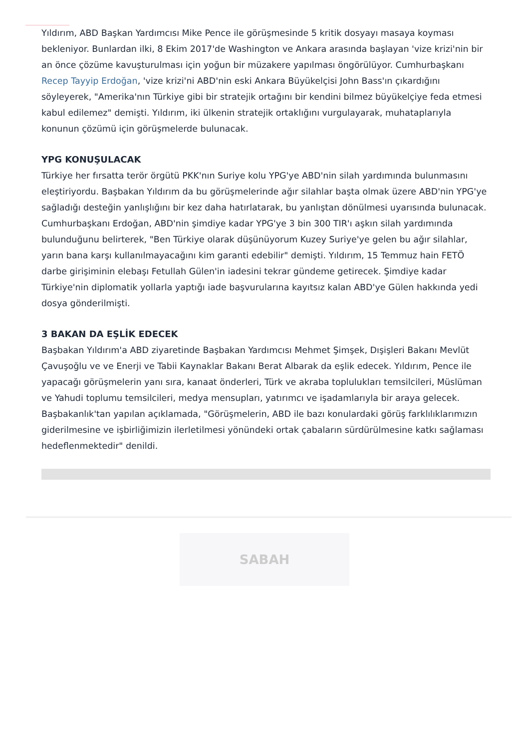Yıldırım, ABD Başkan Yardımcısı Mike Pence ile görüşmesinde 5 kritik dosyayı masaya koyması bekleniyor. Bunlardan ilki, 8 Ekim 2017'de Washington ve Ankara arasında başlayan 'vize krizi'nin bir an önce çözüme kavuşturulması için yoğun bir müzakere yapılması öngörülüyor. Cumhurbaşkanı Recep Tayyip Erdoğan, 'vize krizi'ni ABD'nin eski Ankara Büyükelçisi John Bass'ın çıkardığını söyleyerek, "Amerika'nın Türkiye gibi bir stratejik ortağını bir kendini bilmez büyükelçiye feda etmesi kabul edilemez" demişti. Yıldırım, iki ülkenin stratejik ortaklığını vurgulayarak, muhataplarıyla konunun çözümü için görüşmelerde bulunacak.
YPG KONUŞULACAK
Türkiye her fırsatta terör örgütü PKK'nın Suriye kolu YPG'ye ABD'nin silah yardımında bulunmasını eleştiriyordu. Başbakan Yıldırım da bu görüşmelerinde ağır silahlar başta olmak üzere ABD'nin YPG'ye sağladığı desteğin yanlışlığını bir kez daha hatırlatarak, bu yanlıştan dönülmesi uyarısında bulunacak. Cumhurbaşkanı Erdoğan, ABD'nin şimdiye kadar YPG'ye 3 bin 300 TIR'ı aşkın silah yardımında bulunduğunu belirterek, "Ben Türkiye olarak düşünüyorum Kuzey Suriye'ye gelen bu ağır silahlar, yarın bana karşı kullanılmayacağını kim garanti edebilir" demişti. Yıldırım, 15 Temmuz hain FETÖ darbe girişiminin elebaşı Fetullah Gülen'in iadesini tekrar gündeme getirecek. Şimdiye kadar Türkiye'nin diplomatik yollarla yaptığı iade başvurularına kayıtsız kalan ABD'ye Gülen hakkında yedi dosya gönderilmişti.
3 BAKAN DA EŞLİK EDECEK
Başbakan Yıldırım'a ABD ziyaretinde Başbakan Yardımcısı Mehmet Şimşek, Dışişleri Bakanı Mevlüt Çavuşoğlu ve ve Enerji ve Tabii Kaynaklar Bakanı Berat Albarak da eşlik edecek. Yıldırım, Pence ile yapacağı görüşmelerin yanı sıra, kanaat önderleri, Türk ve akraba toplulukları temsilcileri, Müslüman ve Yahudi toplumu temsilcileri, medya mensupları, yatırımcı ve işadamlarıyla bir araya gelecek. Başbakanlık'tan yapılan açıklamada, "Görüşmelerin, ABD ile bazı konulardaki görüş farklılıklarımızın giderilmesine ve işbirliğimizin ilerletilmesi yönündeki ortak çabaların sürdürülmesine katkı sağlaması hedeflenmektedir" denildi.
SABAH